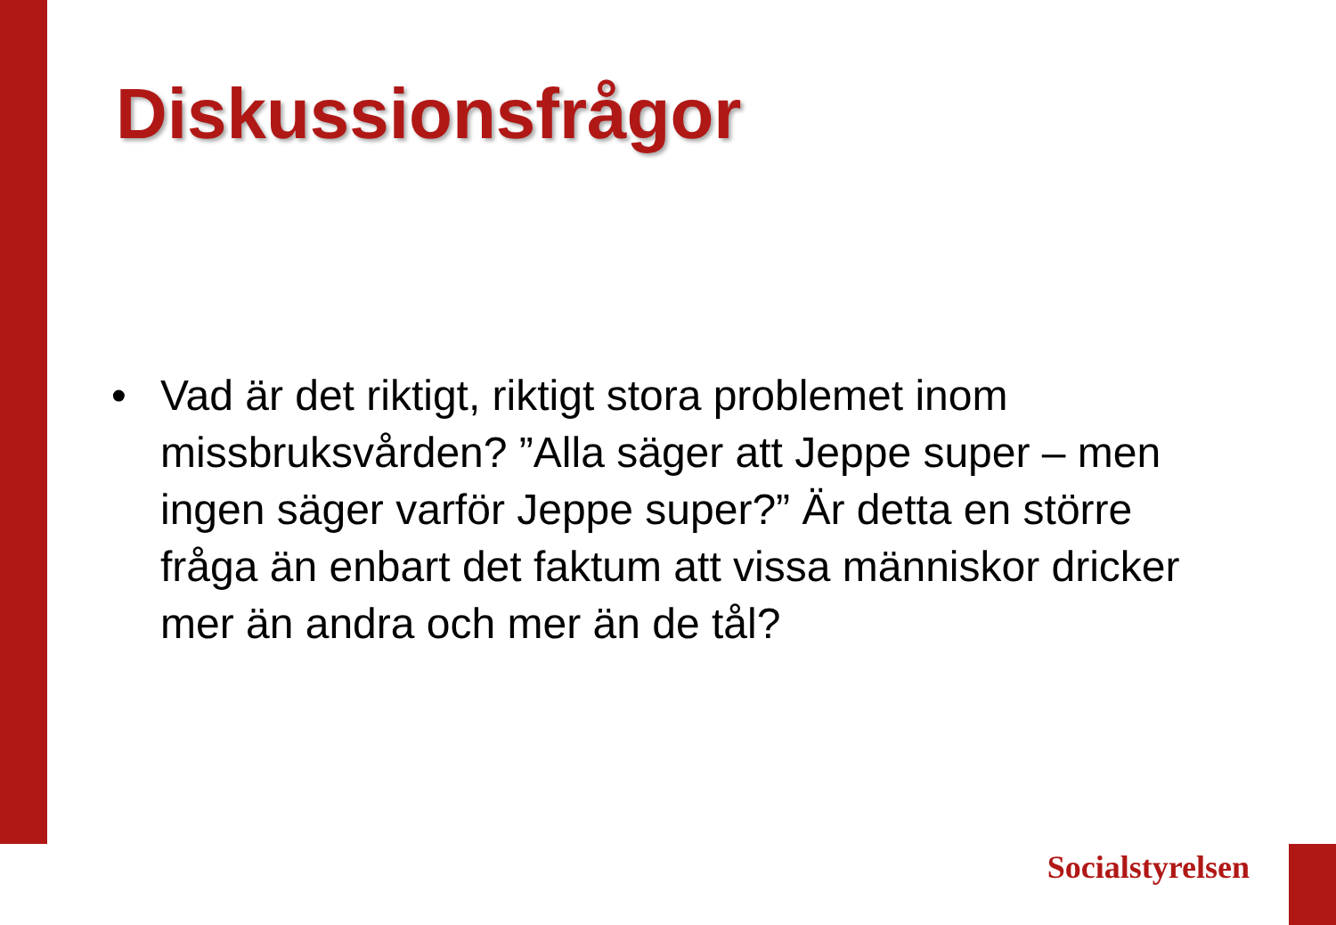Diskussionsfrågor
• Vad är det riktigt, riktigt stora problemet inom missbruksvården? ”Alla säger att Jeppe super – men ingen säger varför Jeppe super?” Är detta en större fråga än enbart det faktum att vissa människor dricker mer än andra och mer än de tål?
Socialstyrelsen